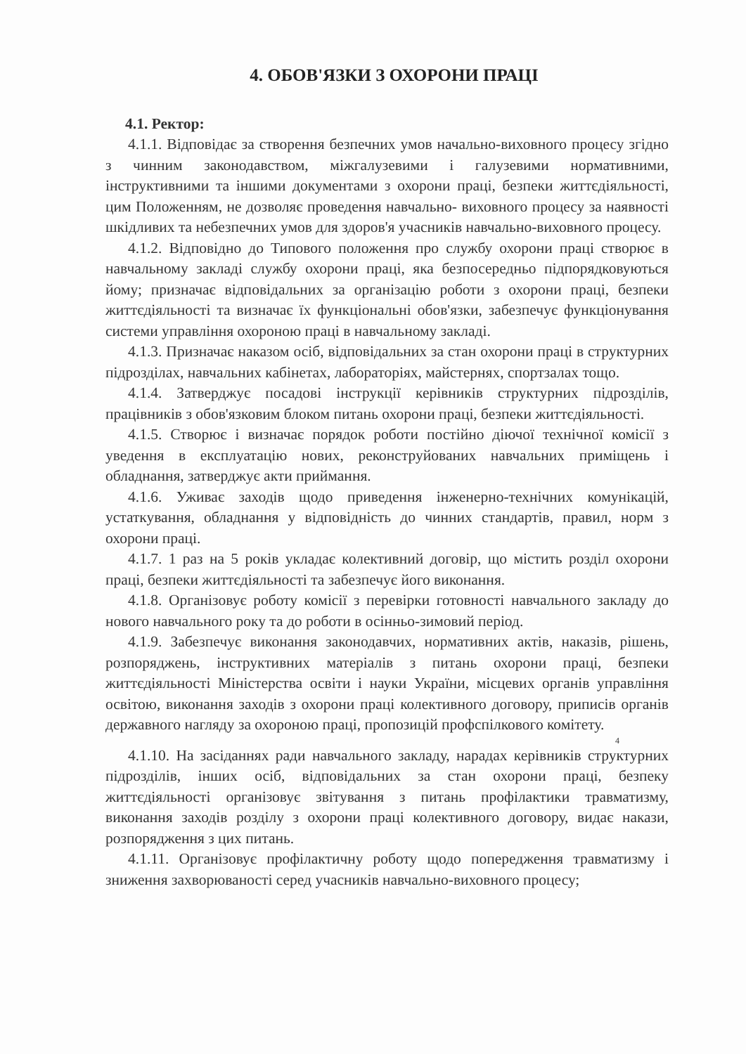4. ОБОВ'ЯЗКИ З ОХОРОНИ ПРАЦІ
4.1. Ректор:
4.1.1. Відповідає за створення безпечних умов начально-виховного процесу згідно з чинним законодавством, міжгалузевими і галузевими нормативними, інструктивними та іншими документами з охорони праці, безпеки життєдіяльності, цим Положенням, не дозволяє проведення навчально- виховного процесу за наявності шкідливих та небезпечних умов для здоров'я учасників навчально-виховного процесу.
4.1.2. Відповідно до Типового положення про службу охорони праці створює в навчальному закладі службу охорони праці, яка безпосередньо підпорядковуються йому; призначає відповідальних за організацію роботи з охорони праці, безпеки життєдіяльності та визначає їх функціональні обов'язки, забезпечує функціонування системи управління охороною праці в навчальному закладі.
4.1.3. Призначає наказом осіб, відповідальних за стан охорони праці в структурних підрозділах, навчальних кабінетах, лабораторіях, майстернях, спортзалах тощо.
4.1.4. Затверджує посадові інструкції керівників структурних підрозділів, працівників з обов'язковим блоком питань охорони праці, безпеки життєдіяльності.
4.1.5. Створює і визначає порядок роботи постійно діючої технічної комісії з уведення в експлуатацію нових, реконструйованих навчальних приміщень і обладнання, затверджує акти приймання.
4.1.6. Уживає заходів щодо приведення інженерно-технічних комунікацій, устаткування, обладнання у відповідність до чинних стандартів, правил, норм з охорони праці.
4.1.7. 1 раз на 5 років укладає колективний договір, що містить розділ охорони праці, безпеки життєдіяльності та забезпечує його виконання.
4.1.8. Організовує роботу комісії з перевірки готовності навчального закладу до нового навчального року та до роботи в осінньо-зимовий період.
4.1.9. Забезпечує виконання законодавчих, нормативних актів, наказів, рішень, розпоряджень, інструктивних матеріалів з питань охорони праці, безпеки життєдіяльності Міністерства освіти і науки України, місцевих органів управління освітою, виконання заходів з охорони праці колективного договору, приписів органів державного нагляду за охороною праці, пропозицій профспілкового комітету.
4
4.1.10. На засіданнях ради навчального закладу, нарадах керівників структурних підрозділів, інших осіб, відповідальних за стан охорони праці, безпеку життєдіяльності організовує звітування з питань профілактики травматизму, виконання заходів розділу з охорони праці колективного договору, видає накази, розпорядження з цих питань.
4.1.11. Організовує профілактичну роботу щодо попередження травматизму і зниження захворюваності серед учасників навчально-виховного процесу;